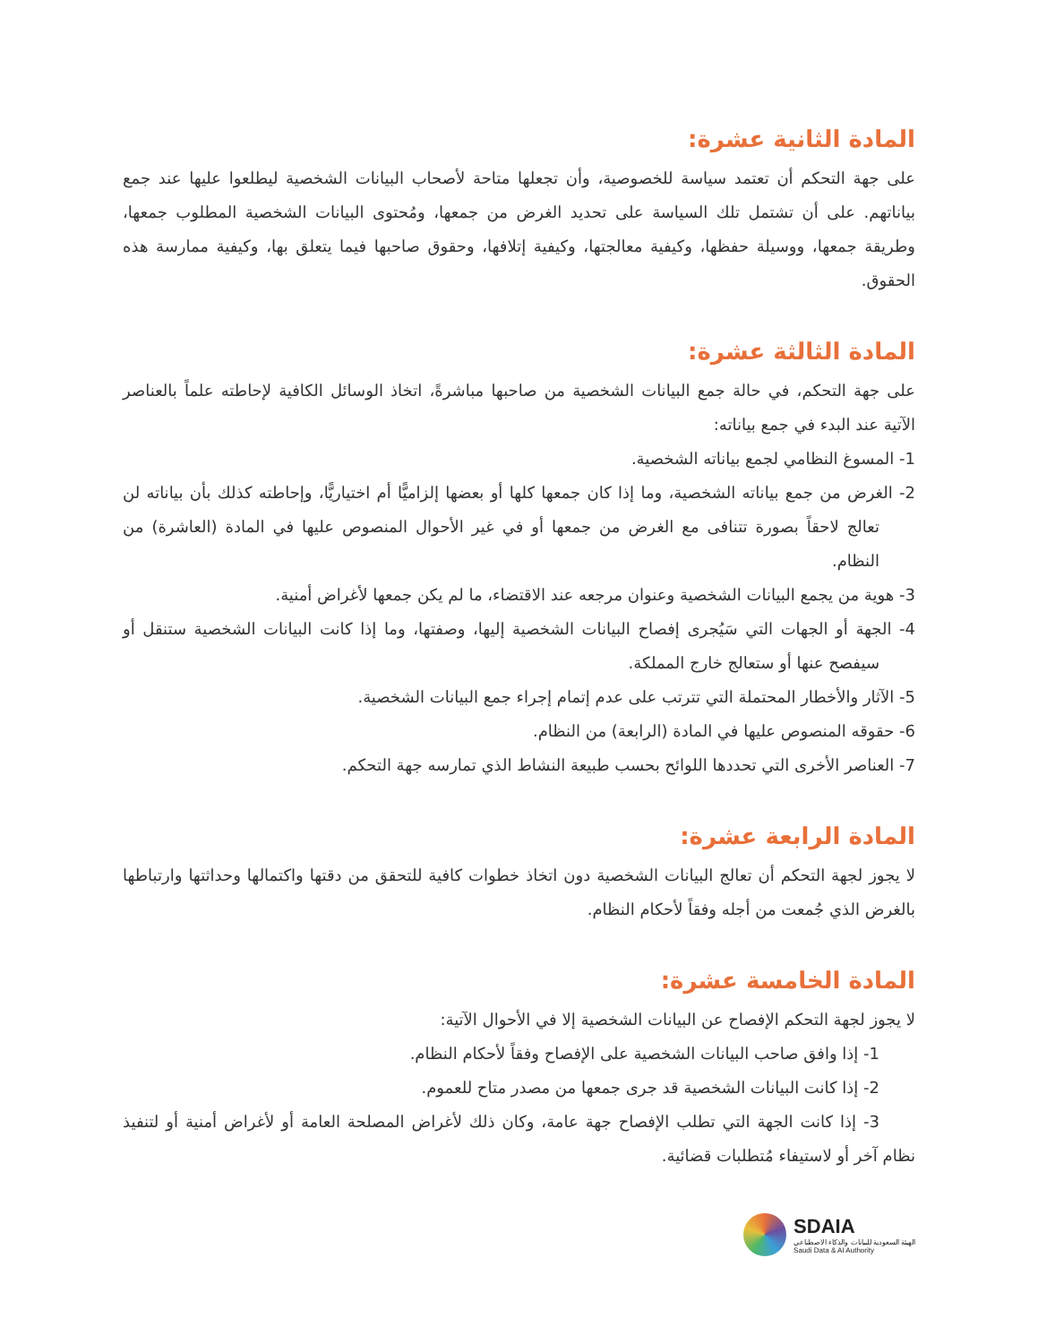المادة الثانية عشرة:
على جهة التحكم أن تعتمد سياسة للخصوصية، وأن تجعلها متاحة لأصحاب البيانات الشخصية ليطلعوا عليها عند جمع بياناتهم. على أن تشتمل تلك السياسة على تحديد الغرض من جمعها، ومُحتوى البيانات الشخصية المطلوب جمعها، وطريقة جمعها، ووسيلة حفظها، وكيفية معالجتها، وكيفية إتلافها، وحقوق صاحبها فيما يتعلق بها، وكيفية ممارسة هذه الحقوق.
المادة الثالثة عشرة:
على جهة التحكم، في حالة جمع البيانات الشخصية من صاحبها مباشرةً، اتخاذ الوسائل الكافية لإحاطته علماً بالعناصر الآتية عند البدء في جمع بياناته:
1- المسوغ النظامي لجمع بياناته الشخصية.
2- الغرض من جمع بياناته الشخصية، وما إذا كان جمعها كلها أو بعضها إلزاميًّا أم اختياريًّا، وإحاطته كذلك بأن بياناته لن تعالج لاحقاً بصورة تتنافى مع الغرض من جمعها أو في غير الأحوال المنصوص عليها في المادة (العاشرة) من النظام.
3- هوية من يجمع البيانات الشخصية وعنوان مرجعه عند الاقتضاء، ما لم يكن جمعها لأغراض أمنية.
4- الجهة أو الجهات التي سَيُجرى إفصاح البيانات الشخصية إليها، وصفتها، وما إذا كانت البيانات الشخصية ستنقل أو سيفصح عنها أو ستعالج خارج المملكة.
5- الآثار والأخطار المحتملة التي تترتب على عدم إتمام إجراء جمع البيانات الشخصية.
6- حقوقه المنصوص عليها في المادة (الرابعة) من النظام.
7- العناصر الأخرى التي تحددها اللوائح بحسب طبيعة النشاط الذي تمارسه جهة التحكم.
المادة الرابعة عشرة:
لا يجوز لجهة التحكم أن تعالج البيانات الشخصية دون اتخاذ خطوات كافية للتحقق من دقتها واكتمالها وحداثتها وارتباطها بالغرض الذي جُمعت من أجله وفقاً لأحكام النظام.
المادة الخامسة عشرة:
لا يجوز لجهة التحكم الإفصاح عن البيانات الشخصية إلا في الأحوال الآتية:
1- إذا وافق صاحب البيانات الشخصية على الإفصاح وفقاً لأحكام النظام.
2- إذا كانت البيانات الشخصية قد جرى جمعها من مصدر متاح للعموم.
3- إذا كانت الجهة التي تطلب الإفصاح جهة عامة، وكان ذلك لأغراض المصلحة العامة أو لأغراض أمنية أو لتنفيذ نظام آخر أو لاستيفاء مُتطلبات قضائية.
SDAIA
الهيئة السعودية للبيانات والذكاء الاصطناعي
Saudi Data & AI Authority